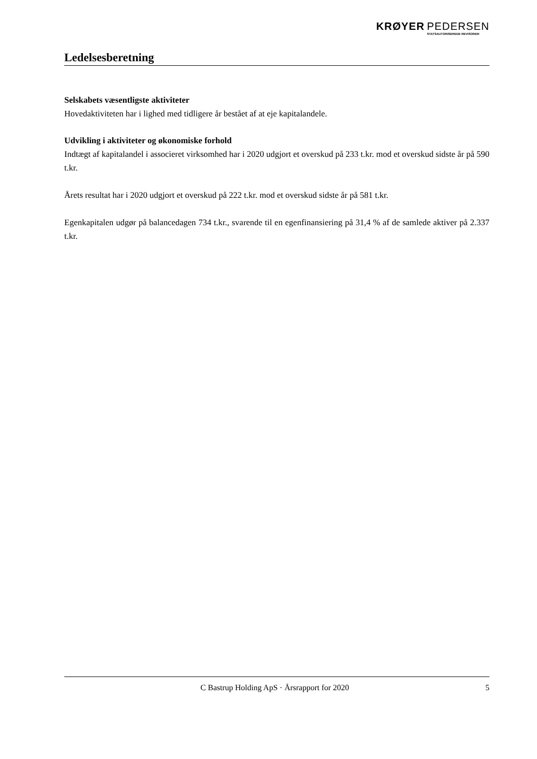KRØYER PEDERSEN
STATSAUTORISEREDE REVISORER
Ledelsesberetning
Selskabets væsentligste aktiviteter
Hovedaktiviteten har i lighed med tidligere år bestået af at eje kapitalandele.
Udvikling i aktiviteter og økonomiske forhold
Indtægt af kapitalandel i associeret virksomhed har i 2020 udgjort et overskud på 233 t.kr. mod et overskud sidste år på 590 t.kr.
Årets resultat har i 2020 udgjort et overskud på 222 t.kr. mod et overskud sidste år på 581 t.kr.
Egenkapitalen udgør på balancedagen 734 t.kr., svarende til en egenfinansiering på 31,4 % af de samlede aktiver på 2.337 t.kr.
C Bastrup Holding ApS · Årsrapport for 2020 5